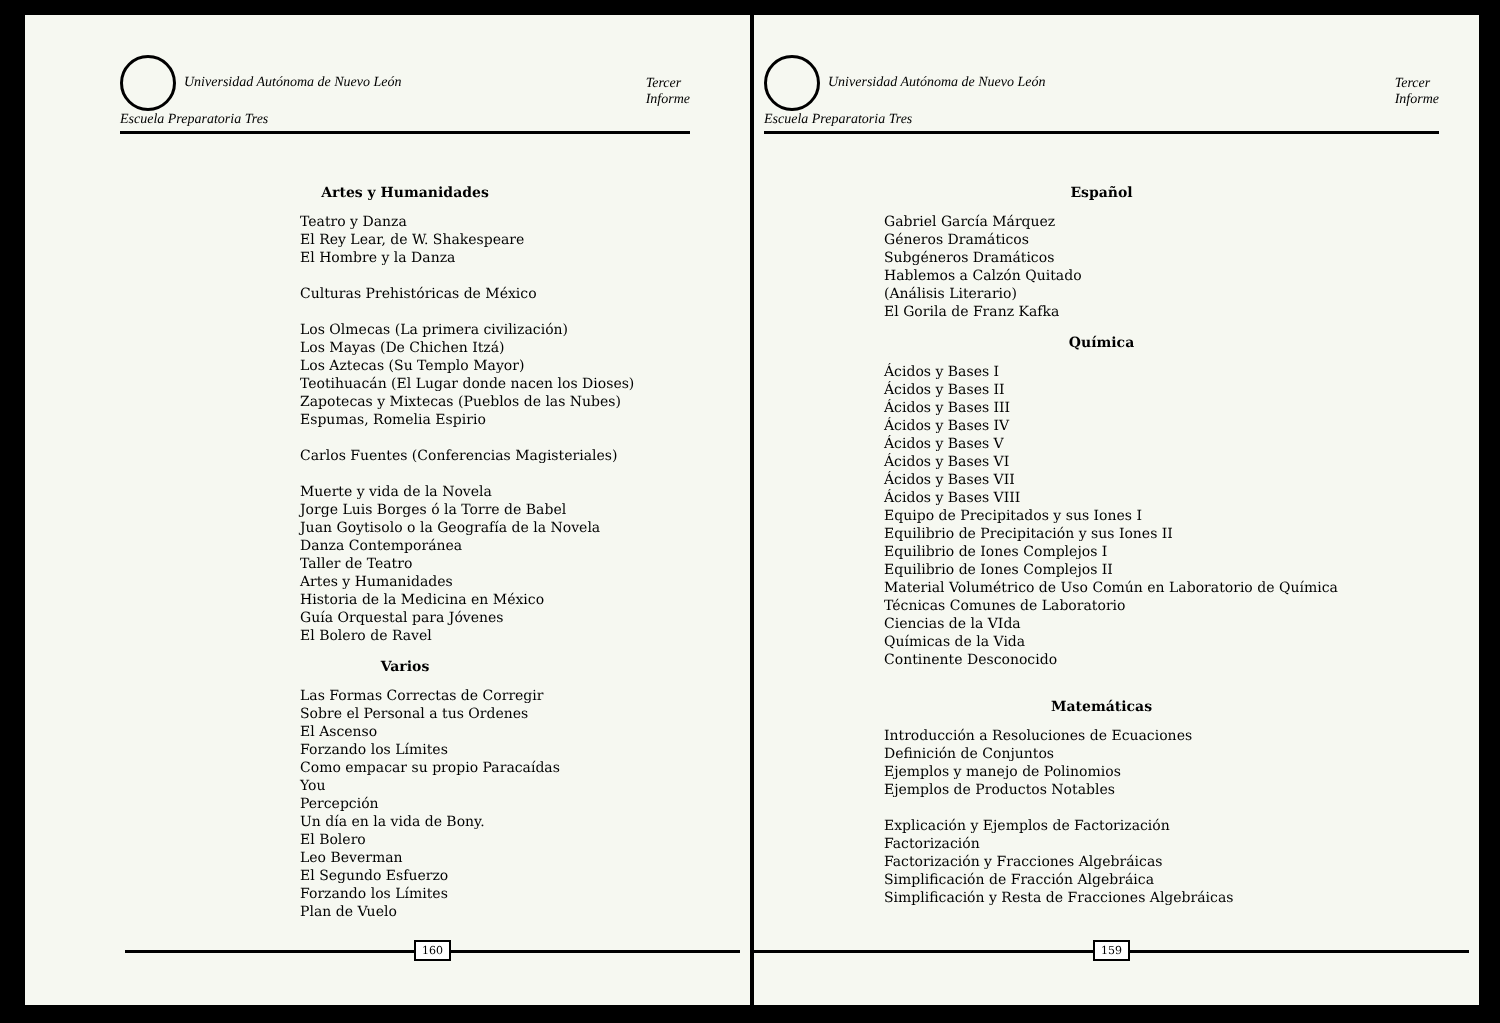Universidad Autónoma de Nuevo León
Escuela Preparatoria Tres
Tercer
Informe
Artes y Humanidades
Teatro y Danza
El Rey Lear, de W. Shakespeare
El Hombre y la Danza
Culturas Prehistóricas de México
Los Olmecas (La primera civilización)
Los Mayas (De Chichen Itzá)
Los Aztecas (Su Templo Mayor)
Teotihuacán (El Lugar donde nacen los Dioses)
Zapotecas y Mixtecas (Pueblos de las Nubes)
Espumas, Romelia Espirio
Carlos Fuentes (Conferencias Magisteriales)
Muerte y vida de la Novela
Jorge Luis Borges ó la Torre de Babel
Juan Goytisolo o la Geografía de la Novela
Danza Contemporánea
Taller de Teatro
Artes y Humanidades
Historia de la Medicina en México
Guía Orquestal para Jóvenes
El Bolero de Ravel
Varios
Las Formas Correctas de Corregir
Sobre el Personal a tus Ordenes
El Ascenso
Forzando los Límites
Como empacar su propio Paracaídas
You
Percepción
Un día en la vida de Bony.
El Bolero
Leo Beverman
El Segundo Esfuerzo
Forzando los Límites
Plan de Vuelo
160
Universidad Autónoma de Nuevo León
Escuela Preparatoria Tres
Tercer
Informe
Español
Gabriel García Márquez
Géneros Dramáticos
Subgéneros Dramáticos
Hablemos a Calzón Quitado
(Análisis Literario)
El Gorila de Franz Kafka
Química
Ácidos y Bases I
Ácidos y Bases II
Ácidos y Bases III
Ácidos y Bases IV
Ácidos y Bases V
Ácidos y Bases VI
Ácidos y Bases VII
Ácidos y Bases VIII
Equipo de Precipitados y sus Iones I
Equilibrio de Precipitación y sus Iones II
Equilibrio de Iones Complejos I
Equilibrio de Iones Complejos II
Material Volumétrico de Uso Común en Laboratorio de Química
Técnicas Comunes de Laboratorio
Ciencias de la VIda
Químicas de la Vida
Continente Desconocido
Matemáticas
Introducción a Resoluciones de Ecuaciones
Definición de Conjuntos
Ejemplos y manejo de Polinomios
Ejemplos de Productos Notables
Explicación y Ejemplos de Factorización
Factorización
Factorización y Fracciones Algebráicas
Simplificación de Fracción Algebráica
Simplificación y Resta de Fracciones Algebráicas
159